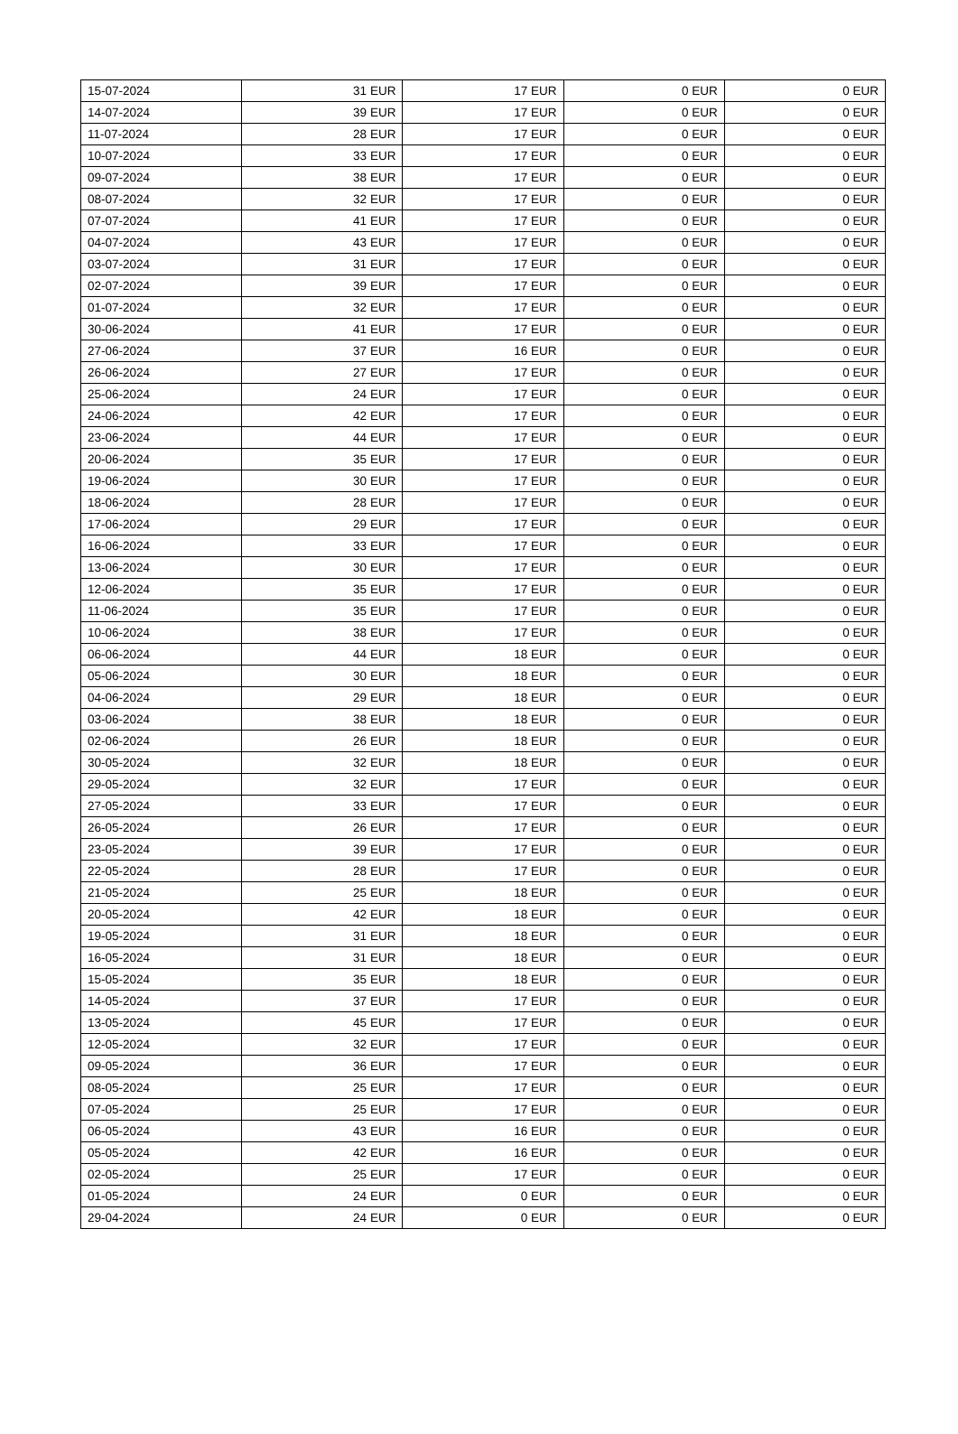| 15-07-2024 | 31 EUR | 17 EUR | 0 EUR | 0 EUR |
| 14-07-2024 | 39 EUR | 17 EUR | 0 EUR | 0 EUR |
| 11-07-2024 | 28 EUR | 17 EUR | 0 EUR | 0 EUR |
| 10-07-2024 | 33 EUR | 17 EUR | 0 EUR | 0 EUR |
| 09-07-2024 | 38 EUR | 17 EUR | 0 EUR | 0 EUR |
| 08-07-2024 | 32 EUR | 17 EUR | 0 EUR | 0 EUR |
| 07-07-2024 | 41 EUR | 17 EUR | 0 EUR | 0 EUR |
| 04-07-2024 | 43 EUR | 17 EUR | 0 EUR | 0 EUR |
| 03-07-2024 | 31 EUR | 17 EUR | 0 EUR | 0 EUR |
| 02-07-2024 | 39 EUR | 17 EUR | 0 EUR | 0 EUR |
| 01-07-2024 | 32 EUR | 17 EUR | 0 EUR | 0 EUR |
| 30-06-2024 | 41 EUR | 17 EUR | 0 EUR | 0 EUR |
| 27-06-2024 | 37 EUR | 16 EUR | 0 EUR | 0 EUR |
| 26-06-2024 | 27 EUR | 17 EUR | 0 EUR | 0 EUR |
| 25-06-2024 | 24 EUR | 17 EUR | 0 EUR | 0 EUR |
| 24-06-2024 | 42 EUR | 17 EUR | 0 EUR | 0 EUR |
| 23-06-2024 | 44 EUR | 17 EUR | 0 EUR | 0 EUR |
| 20-06-2024 | 35 EUR | 17 EUR | 0 EUR | 0 EUR |
| 19-06-2024 | 30 EUR | 17 EUR | 0 EUR | 0 EUR |
| 18-06-2024 | 28 EUR | 17 EUR | 0 EUR | 0 EUR |
| 17-06-2024 | 29 EUR | 17 EUR | 0 EUR | 0 EUR |
| 16-06-2024 | 33 EUR | 17 EUR | 0 EUR | 0 EUR |
| 13-06-2024 | 30 EUR | 17 EUR | 0 EUR | 0 EUR |
| 12-06-2024 | 35 EUR | 17 EUR | 0 EUR | 0 EUR |
| 11-06-2024 | 35 EUR | 17 EUR | 0 EUR | 0 EUR |
| 10-06-2024 | 38 EUR | 17 EUR | 0 EUR | 0 EUR |
| 06-06-2024 | 44 EUR | 18 EUR | 0 EUR | 0 EUR |
| 05-06-2024 | 30 EUR | 18 EUR | 0 EUR | 0 EUR |
| 04-06-2024 | 29 EUR | 18 EUR | 0 EUR | 0 EUR |
| 03-06-2024 | 38 EUR | 18 EUR | 0 EUR | 0 EUR |
| 02-06-2024 | 26 EUR | 18 EUR | 0 EUR | 0 EUR |
| 30-05-2024 | 32 EUR | 18 EUR | 0 EUR | 0 EUR |
| 29-05-2024 | 32 EUR | 17 EUR | 0 EUR | 0 EUR |
| 27-05-2024 | 33 EUR | 17 EUR | 0 EUR | 0 EUR |
| 26-05-2024 | 26 EUR | 17 EUR | 0 EUR | 0 EUR |
| 23-05-2024 | 39 EUR | 17 EUR | 0 EUR | 0 EUR |
| 22-05-2024 | 28 EUR | 17 EUR | 0 EUR | 0 EUR |
| 21-05-2024 | 25 EUR | 18 EUR | 0 EUR | 0 EUR |
| 20-05-2024 | 42 EUR | 18 EUR | 0 EUR | 0 EUR |
| 19-05-2024 | 31 EUR | 18 EUR | 0 EUR | 0 EUR |
| 16-05-2024 | 31 EUR | 18 EUR | 0 EUR | 0 EUR |
| 15-05-2024 | 35 EUR | 18 EUR | 0 EUR | 0 EUR |
| 14-05-2024 | 37 EUR | 17 EUR | 0 EUR | 0 EUR |
| 13-05-2024 | 45 EUR | 17 EUR | 0 EUR | 0 EUR |
| 12-05-2024 | 32 EUR | 17 EUR | 0 EUR | 0 EUR |
| 09-05-2024 | 36 EUR | 17 EUR | 0 EUR | 0 EUR |
| 08-05-2024 | 25 EUR | 17 EUR | 0 EUR | 0 EUR |
| 07-05-2024 | 25 EUR | 17 EUR | 0 EUR | 0 EUR |
| 06-05-2024 | 43 EUR | 16 EUR | 0 EUR | 0 EUR |
| 05-05-2024 | 42 EUR | 16 EUR | 0 EUR | 0 EUR |
| 02-05-2024 | 25 EUR | 17 EUR | 0 EUR | 0 EUR |
| 01-05-2024 | 24 EUR | 0 EUR | 0 EUR | 0 EUR |
| 29-04-2024 | 24 EUR | 0 EUR | 0 EUR | 0 EUR |